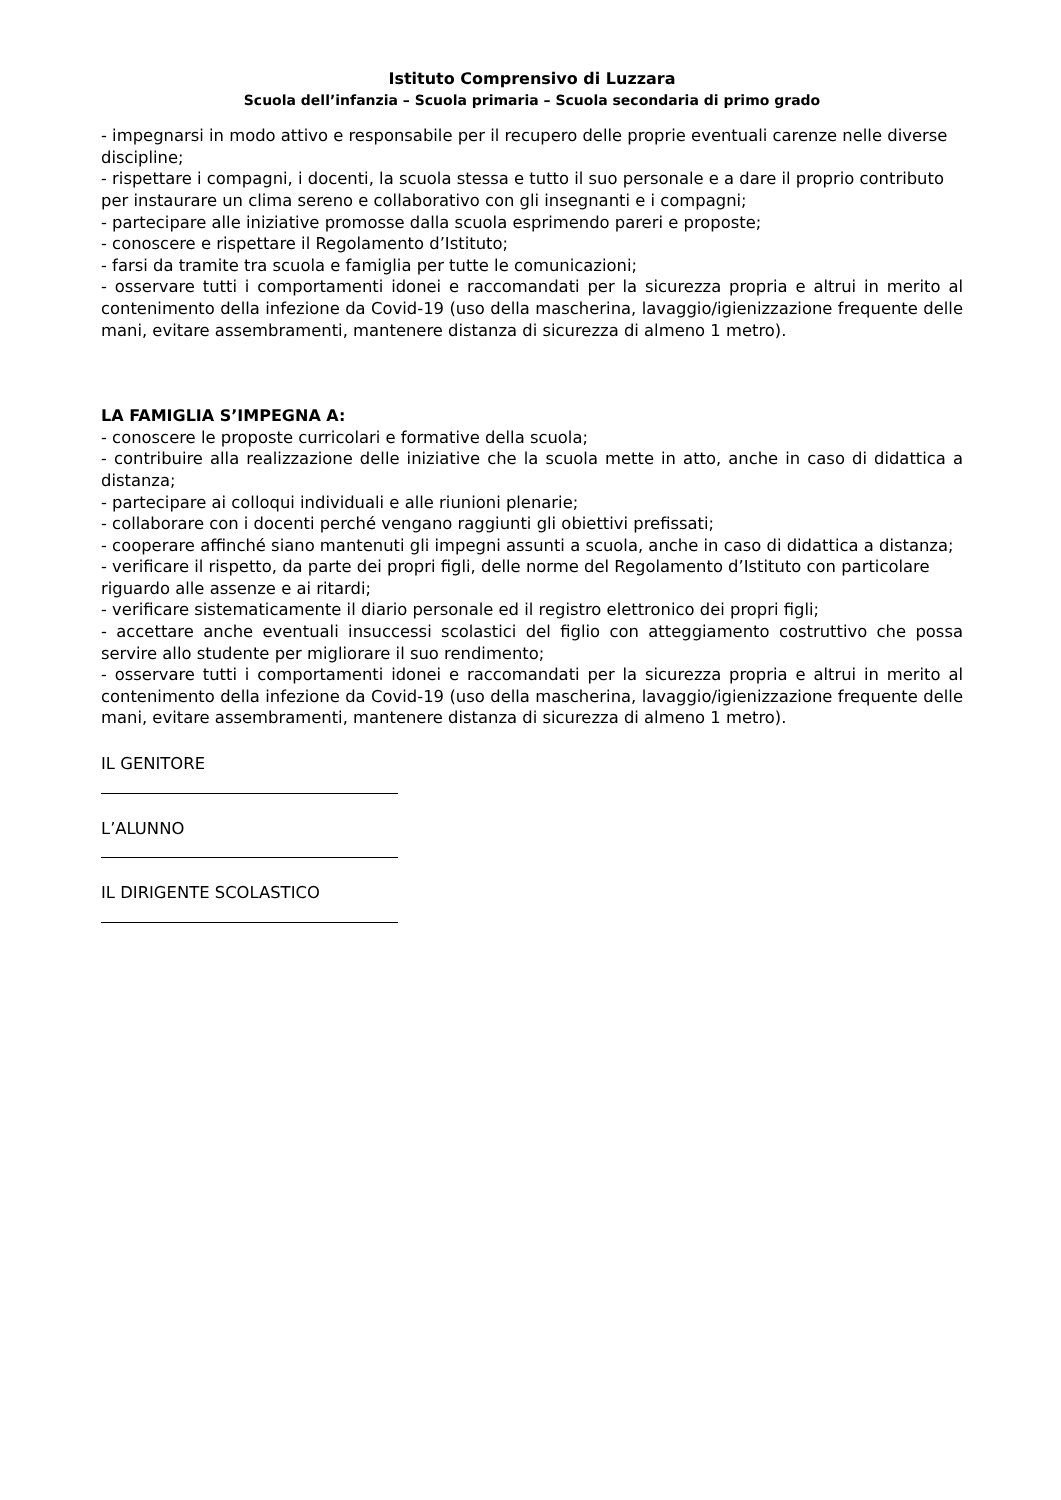Istituto Comprensivo di Luzzara
Scuola dell’infanzia – Scuola primaria – Scuola secondaria di primo grado
- impegnarsi in modo attivo e responsabile per il recupero delle proprie eventuali carenze nelle diverse discipline;
- rispettare i compagni, i docenti, la scuola stessa e tutto il suo personale e a dare il proprio contributo per instaurare un clima sereno e collaborativo con gli insegnanti e i compagni;
- partecipare alle iniziative promosse dalla scuola esprimendo pareri e proposte;
- conoscere e rispettare il Regolamento d’Istituto;
- farsi da tramite tra scuola e famiglia per tutte le comunicazioni;
- osservare tutti i comportamenti idonei e raccomandati per la sicurezza propria e altrui in merito al contenimento della infezione da Covid-19 (uso della mascherina, lavaggio/igienizzazione frequente delle mani, evitare assembramenti, mantenere distanza di sicurezza di almeno 1 metro).
LA FAMIGLIA S’IMPEGNA A:
- conoscere le proposte curricolari e formative della scuola;
- contribuire alla realizzazione delle iniziative che la scuola mette in atto, anche in caso di didattica a distanza;
- partecipare ai colloqui individuali e alle riunioni plenarie;
- collaborare con i docenti perché vengano raggiunti gli obiettivi prefissati;
- cooperare affinché siano mantenuti gli impegni assunti a scuola, anche in caso di didattica a distanza;
- verificare il rispetto, da parte dei propri figli, delle norme del Regolamento d’Istituto con particolare riguardo alle assenze e ai ritardi;
- verificare sistematicamente il diario personale ed il registro elettronico dei propri figli;
- accettare anche eventuali insuccessi scolastici del figlio con atteggiamento costruttivo che possa servire allo studente per migliorare il suo rendimento;
- osservare tutti i comportamenti idonei e raccomandati per la sicurezza propria e altrui in merito al contenimento della infezione da Covid-19 (uso della mascherina, lavaggio/igienizzazione frequente delle mani, evitare assembramenti, mantenere distanza di sicurezza di almeno 1 metro).
IL GENITORE
L’ALUNNO
IL DIRIGENTE SCOLASTICO